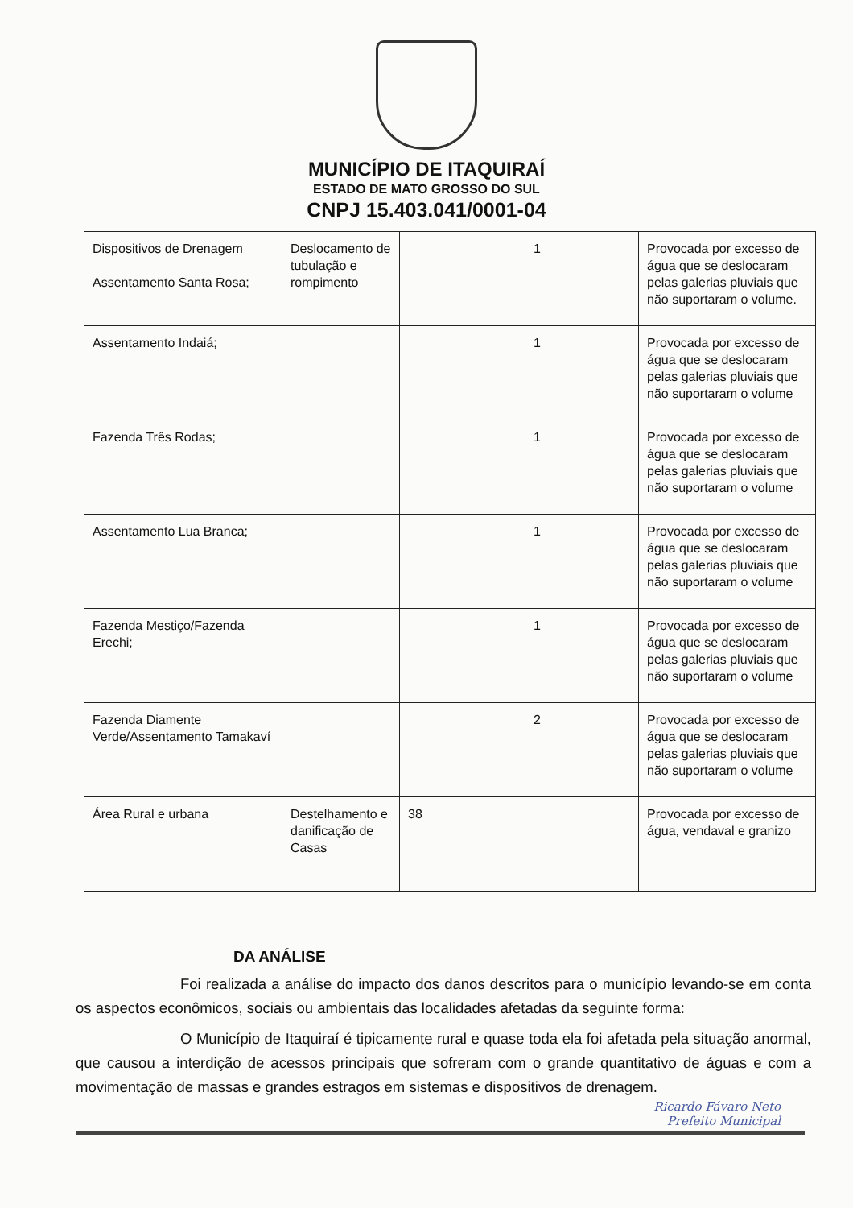MUNICÍPIO DE ITAQUIRAÍ
ESTADO DE MATO GROSSO DO SUL
CNPJ 15.403.041/0001-04
| Dispositivos de Drenagem Assentamento Santa Rosa; | Deslocamento de tubulação e rompimento | | 1 | Provocada por excesso de água que se deslocaram pelas galerias pluviais que não suportaram o volume. |
| Assentamento Indaiá; | | | 1 | Provocada por excesso de água que se deslocaram pelas galerias pluviais que não suportaram o volume |
| Fazenda Três Rodas; | | | 1 | Provocada por excesso de água que se deslocaram pelas galerias pluviais que não suportaram o volume |
| Assentamento Lua Branca; | | | 1 | Provocada por excesso de água que se deslocaram pelas galerias pluviais que não suportaram o volume |
| Fazenda Mestiço/Fazenda Erechi; | | | 1 | Provocada por excesso de água que se deslocaram pelas galerias pluviais que não suportaram o volume |
| Fazenda Diamente Verde/Assentamento Tamakaví | | | 2 | Provocada por excesso de água que se deslocaram pelas galerias pluviais que não suportaram o volume |
| Área Rural e urbana | Destelhamento e danificação de Casas | 38 | | Provocada por excesso de água, vendaval e granizo |
DA ANÁLISE
Foi realizada a análise do impacto dos danos descritos para o município levando-se em conta os aspectos econômicos, sociais ou ambientais das localidades afetadas da seguinte forma:
O Município de Itaquiraí é tipicamente rural e quase toda ela foi afetada pela situação anormal, que causou a interdição de acessos principais que sofreram com o grande quantitativo de águas e com a movimentação de massas e grandes estragos em sistemas e dispositivos de drenagem.
Ricardo Fávaro Neto
Prefeito Municipal